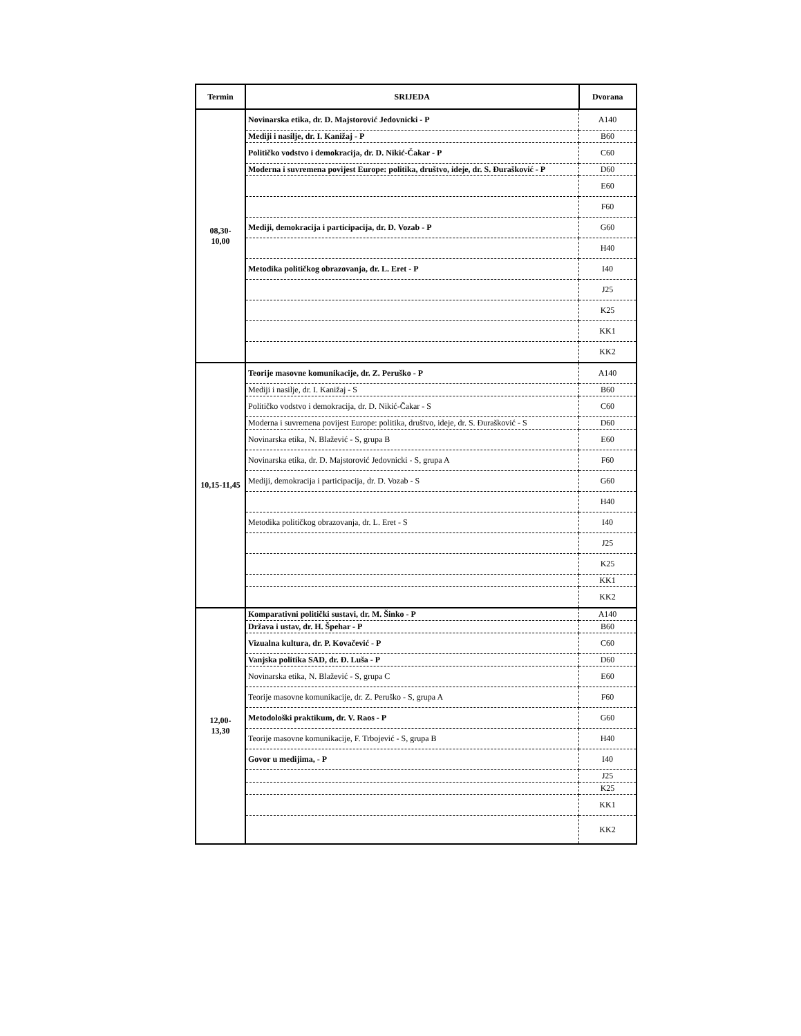| Termin | SRIJEDA | Dvorana |
| --- | --- | --- |
| 08,30- 10,00 | Novinarska etika, dr. D. Majstorović Jedovnicki - P | A140 |
| | Mediji i nasilje, dr. I. Kanižaj - P | B60 |
| | Političko vodstvo i demokracija, dr. D. Nikić-Čakar - P | C60 |
| | Moderna i suvremena povijest Europe: politika, društvo, ideje, dr. S. Đurašković - P | D60 |
| | | E60 |
| | | F60 |
| | Mediji, demokracija i participacija, dr. D. Vozab - P | G60 |
| | | H40 |
| | Metodika političkog obrazovanja, dr. L. Eret - P | I40 |
| | | J25 |
| | | K25 |
| | | KK1 |
| | | KK2 |
| 10,15-11,45 | Teorije masovne komunikacije, dr. Z. Peruško - P | A140 |
| | Mediji i nasilje, dr. I. Kanižaj - S | B60 |
| | Političko vodstvo i demokracija, dr. D. Nikić-Čakar - S | C60 |
| | Moderna i suvremena povijest Europe: politika, društvo, ideje, dr. S. Đurašković - S | D60 |
| | Novinarska etika, N. Blažević - S, grupa B | E60 |
| | Novinarska etika, dr. D. Majstorović Jedovnicki - S, grupa A | F60 |
| | Mediji, demokracija i participacija, dr. D. Vozab - S | G60 |
| | | H40 |
| | Metodika političkog obrazovanja, dr. L. Eret - S | I40 |
| | | J25 |
| | | K25 |
| | | KK1 |
| | | KK2 |
| 12,00- 13,30 | Komparativni politički sustavi, dr. M. Šinko - P | A140 |
| | Država i ustav, dr. H. Špehar - P | B60 |
| | Vizualna kultura, dr. P. Kovačević - P | C60 |
| | Vanjska politika SAD, dr. Đ. Luša - P | D60 |
| | Novinarska etika, N. Blažević - S, grupa C | E60 |
| | Teorije masovne komunikacije, dr. Z. Peruško - S, grupa A | F60 |
| | Metodološki praktikum, dr. V. Raos - P | G60 |
| | Teorije masovne komunikacije, F. Trbojević - S, grupa B | H40 |
| | Govor u medijima, - P | I40 |
| | | J25 |
| | | K25 |
| | | KK1 |
| | | KK2 |